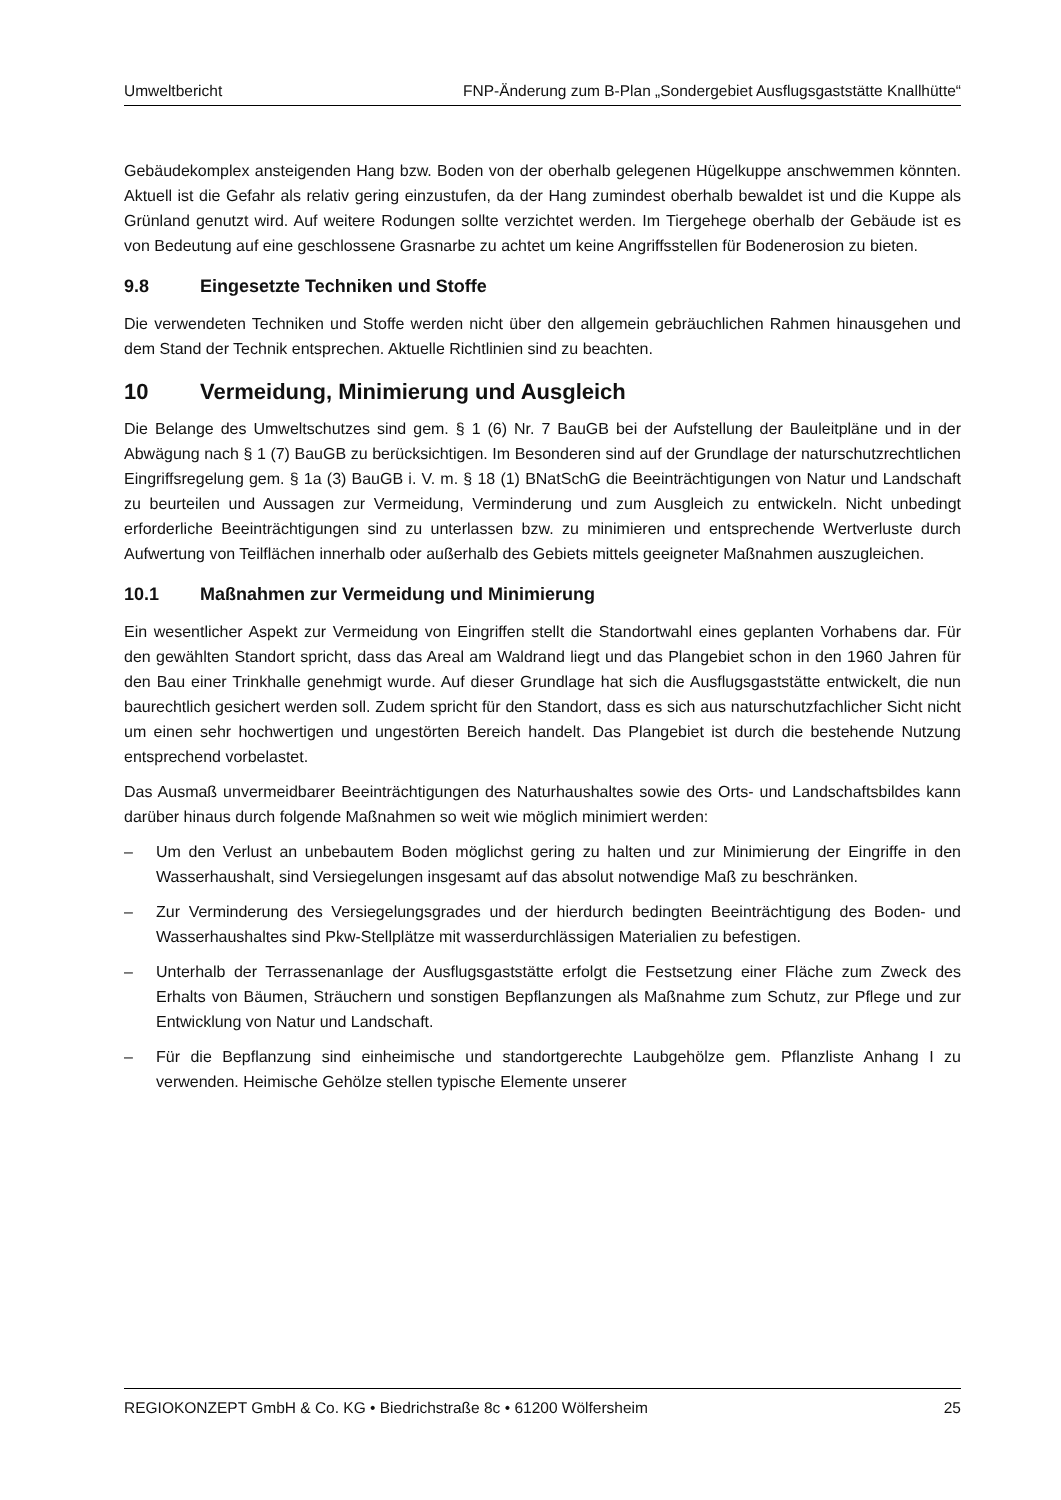Umweltbericht FNP-Änderung zum B-Plan „Sondergebiet Ausflugsgaststätte Knallhütte“
Gebäudekomplex ansteigenden Hang bzw. Boden von der oberhalb gelegenen Hügelkuppe anschwemmen könnten. Aktuell ist die Gefahr als relativ gering einzustufen, da der Hang zumindest oberhalb bewaldet ist und die Kuppe als Grünland genutzt wird. Auf weitere Rodungen sollte verzichtet werden. Im Tiergehege oberhalb der Gebäude ist es von Bedeutung auf eine geschlossene Grasnarbe zu achtet um keine Angriffsstellen für Bodenerosion zu bieten.
9.8 Eingesetzte Techniken und Stoffe
Die verwendeten Techniken und Stoffe werden nicht über den allgemein gebräuchlichen Rahmen hinausgehen und dem Stand der Technik entsprechen. Aktuelle Richtlinien sind zu beachten.
10 Vermeidung, Minimierung und Ausgleich
Die Belange des Umweltschutzes sind gem. § 1 (6) Nr. 7 BauGB bei der Aufstellung der Bauleitpläne und in der Abwägung nach § 1 (7) BauGB zu berücksichtigen. Im Besonderen sind auf der Grundlage der naturschutzrechtlichen Eingriffsregelung gem. § 1a (3) BauGB i. V. m. § 18 (1) BNatSchG die Beeinträchtigungen von Natur und Landschaft zu beurteilen und Aussagen zur Vermeidung, Verminderung und zum Ausgleich zu entwickeln. Nicht unbedingt erforderliche Beeinträchtigungen sind zu unterlassen bzw. zu minimieren und entsprechende Wertverluste durch Aufwertung von Teilflächen innerhalb oder außerhalb des Gebiets mittels geeigneter Maßnahmen auszugleichen.
10.1 Maßnahmen zur Vermeidung und Minimierung
Ein wesentlicher Aspekt zur Vermeidung von Eingriffen stellt die Standortwahl eines geplanten Vorhabens dar. Für den gewählten Standort spricht, dass das Areal am Waldrand liegt und das Plangebiet schon in den 1960 Jahren für den Bau einer Trinkhalle genehmigt wurde. Auf dieser Grundlage hat sich die Ausflugsgaststätte entwickelt, die nun baurechtlich gesichert werden soll. Zudem spricht für den Standort, dass es sich aus naturschutzfachlicher Sicht nicht um einen sehr hochwertigen und ungestörten Bereich handelt. Das Plangebiet ist durch die bestehende Nutzung entsprechend vorbelastet.
Das Ausmaß unvermeidbarer Beeinträchtigungen des Naturhaushaltes sowie des Orts- und Landschaftsbildes kann darüber hinaus durch folgende Maßnahmen so weit wie möglich minimiert werden:
– Um den Verlust an unbebautem Boden möglichst gering zu halten und zur Minimierung der Eingriffe in den Wasserhaushalt, sind Versiegelungen insgesamt auf das absolut notwendige Maß zu beschränken.
– Zur Verminderung des Versiegelungsgrades und der hierdurch bedingten Beeinträchtigung des Boden- und Wasserhaushaltes sind Pkw-Stellplätze mit wasserdurchlässigen Materialien zu befestigen.
– Unterhalb der Terrassenanlage der Ausflugsgaststätte erfolgt die Festsetzung einer Fläche zum Zweck des Erhalts von Bäumen, Sträuchern und sonstigen Bepflanzungen als Maßnahme zum Schutz, zur Pflege und zur Entwicklung von Natur und Landschaft.
– Für die Bepflanzung sind einheimische und standortgerechte Laubgehölze gem. Pflanzliste Anhang I zu verwenden. Heimische Gehölze stellen typische Elemente unserer
REGIOKONZEPT GmbH & Co. KG • Biedrichstraße 8c • 61200 Wölfersheim 25